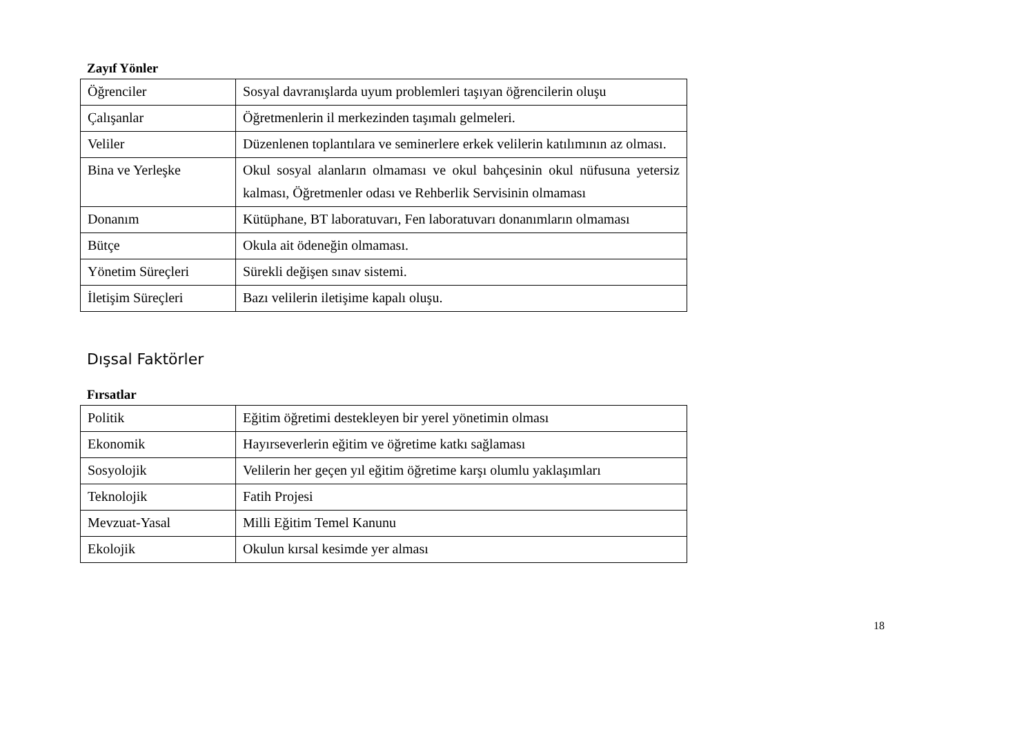Zayıf Yönler
| Öğrenciler | Sosyal davranışlarda uyum problemleri taşıyan öğrencilerin oluşu |
| Çalışanlar | Öğretmenlerin il merkezinden taşımalı gelmeleri. |
| Veliler | Düzenlenen toplantılara ve seminerlere erkek velilerin katılımının az olması. |
| Bina ve Yerleşke | Okul sosyal alanların olmaması ve okul bahçesinin okul nüfusuna yetersiz kalması, Öğretmenler odası ve Rehberlik Servisinin olmaması |
| Donanım | Kütüphane, BT laboratuvarı, Fen laboratuvarı donanımların olmaması |
| Bütçe | Okula ait ödeneğin olmaması. |
| Yönetim Süreçleri | Sürekli değişen sınav sistemi. |
| İletişim Süreçleri | Bazı velilerin iletişime kapalı oluşu. |
Dışsal Faktörler
Fırsatlar
| Politik | Eğitim öğretimi destekleyen bir yerel yönetimin olması |
| Ekonomik | Hayırseverlerin eğitim ve öğretime katkı sağlaması |
| Sosyolojik | Velilerin her geçen yıl eğitim öğretime karşı olumlu yaklaşımları |
| Teknolojik | Fatih Projesi |
| Mevzuat-Yasal | Milli Eğitim Temel Kanunu |
| Ekolojik | Okulun kırsal kesimde yer alması |
18